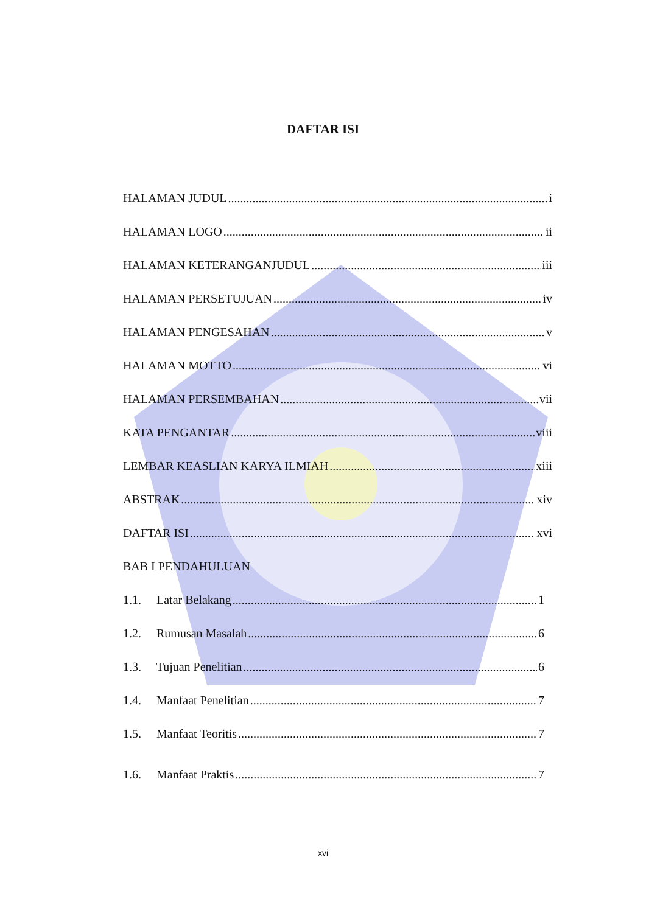DAFTAR ISI
HALAMAN JUDUL i
HALAMAN LOGO ii
HALAMAN KETERANGANJUDUL iii
HALAMAN PERSETUJUAN iv
HALAMAN PENGESAHAN v
HALAMAN MOTTO vi
HALAMAN PERSEMBAHAN vii
KATA PENGANTAR viii
LEMBAR KEASLIAN KARYA ILMIAH xiii
ABSTRAK xiv
DAFTAR ISI xvi
BAB I PENDAHULUAN
1.1. Latar Belakang 1
1.2. Rumusan Masalah 6
1.3. Tujuan Penelitian 6
1.4. Manfaat Penelitian 7
1.5. Manfaat Teoritis 7
1.6. Manfaat Praktis 7
xvi